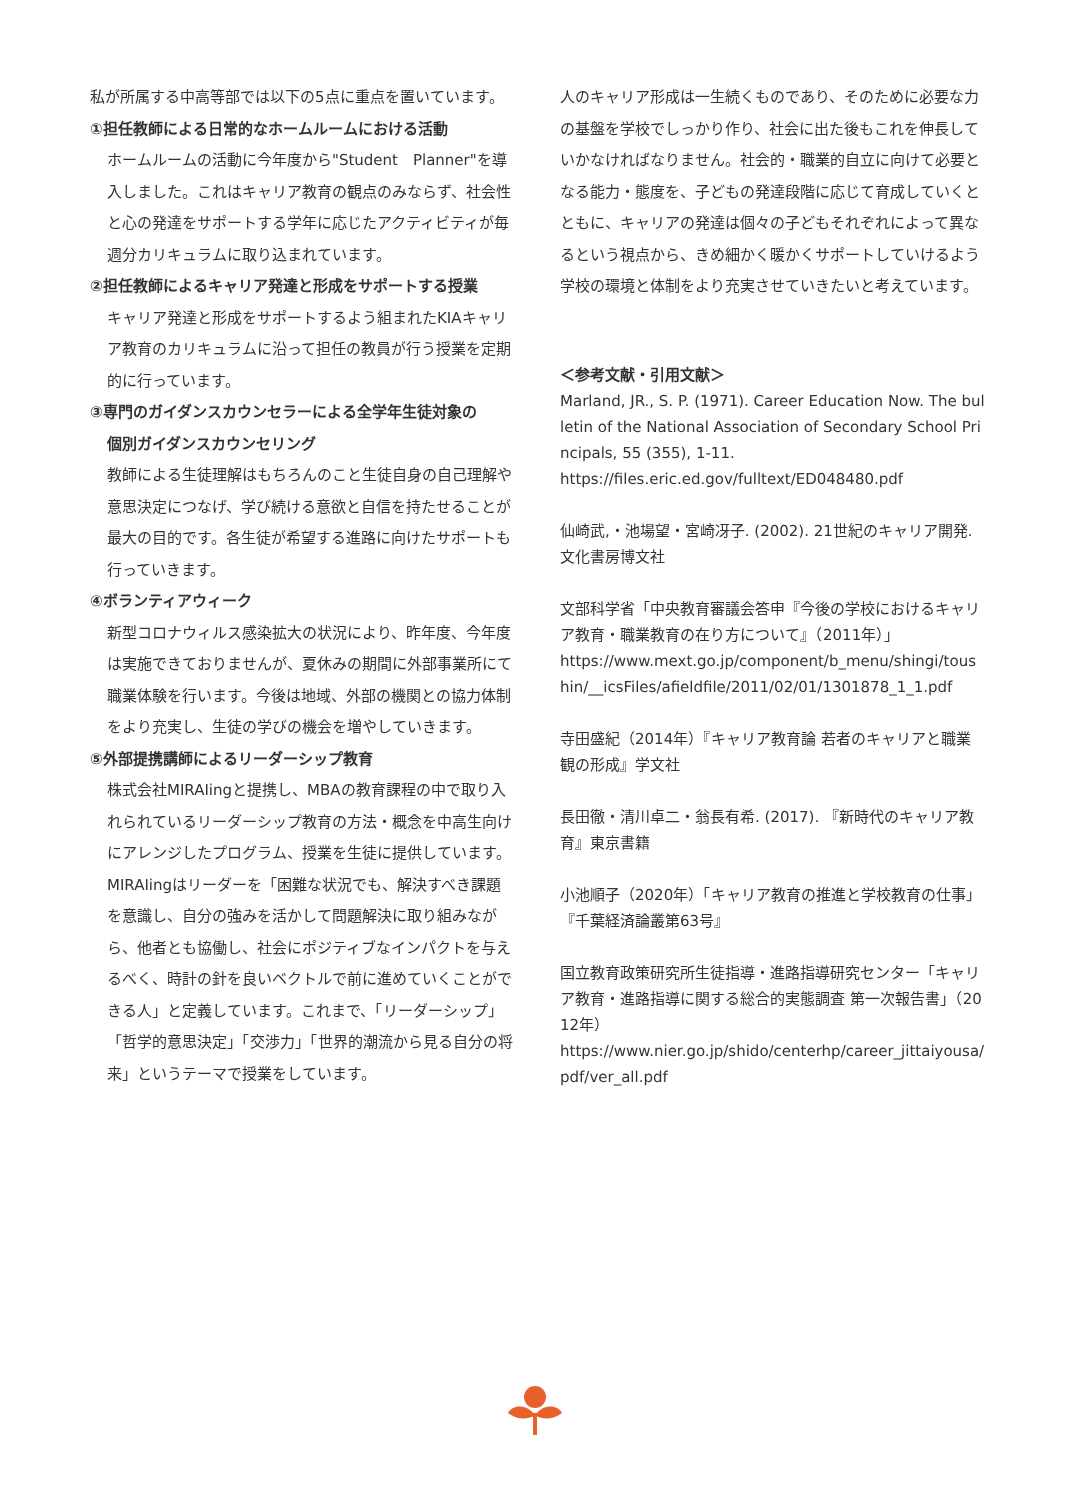私が所属する中高等部では以下の5点に重点を置いています。
①担任教師による日常的なホームルームにおける活動
ホームルームの活動に今年度から"Student　Planner"を導入しました。これはキャリア教育の観点のみならず、社会性と心の発達をサポートする学年に応じたアクティビティが毎週分カリキュラムに取り込まれています。
②担任教師によるキャリア発達と形成をサポートする授業
キャリア発達と形成をサポートするよう組まれたKIAキャリア教育のカリキュラムに沿って担任の教員が行う授業を定期的に行っています。
③専門のガイダンスカウンセラーによる全学年生徒対象の
個別ガイダンスカウンセリング
教師による生徒理解はもちろんのこと生徒自身の自己理解や意思決定につなげ、学び続ける意欲と自信を持たせることが最大の目的です。各生徒が希望する進路に向けたサポートも行っていきます。
④ボランティアウィーク
新型コロナウィルス感染拡大の状況により、昨年度、今年度は実施できておりませんが、夏休みの期間に外部事業所にて職業体験を行います。今後は地域、外部の機関との協力体制をより充実し、生徒の学びの機会を増やしていきます。
⑤外部提携講師によるリーダーシップ教育
株式会社MIRAIingと提携し、MBAの教育課程の中で取り入れられているリーダーシップ教育の方法・概念を中高生向けにアレンジしたプログラム、授業を生徒に提供しています。MIRAIingはリーダーを「困難な状況でも、解決すべき課題を意識し、自分の強みを活かして問題解決に取り組みながら、他者とも協働し、社会にポジティブなインパクトを与えるべく、時計の針を良いベクトルで前に進めていくことができる人」と定義しています。これまで、「リーダーシップ」「哲学的意思決定」「交渉力」「世界的潮流から見る自分の将来」というテーマで授業をしています。
人のキャリア形成は一生続くものであり、そのために必要な力の基盤を学校でしっかり作り、社会に出た後もこれを伸長していかなければなりません。社会的・職業的自立に向けて必要となる能力・態度を、子どもの発達段階に応じて育成していくとともに、キャリアの発達は個々の子どもそれぞれによって異なるという視点から、きめ細かく暖かくサポートしていけるよう学校の環境と体制をより充実させていきたいと考えています。
＜参考文献・引用文献＞
Marland, JR., S. P. (1971). Career Education Now. The bulletin of the National Association of Secondary School Principals, 55 (355), 1-11.
https://files.eric.ed.gov/fulltext/ED048480.pdf
仙崎武,・池場望・宮崎冴子. (2002). 21世紀のキャリア開発. 文化書房博文社
文部科学省「中央教育審議会答申『今後の学校におけるキャリア教育・職業教育の在り方について』（2011年）」
https://www.mext.go.jp/component/b_menu/shingi/toushin/__icsFiles/afieldfile/2011/02/01/1301878_1_1.pdf
寺田盛紀（2014年）『キャリア教育論 若者のキャリアと職業観の形成』学文社
長田徹・清川卓二・翁長有希. (2017). 『新時代のキャリア教育』東京書籍
小池順子（2020年）「キャリア教育の推進と学校教育の仕事」『千葉経済論叢第63号』
国立教育政策研究所生徒指導・進路指導研究センター「キャリア教育・進路指導に関する総合的実態調査 第一次報告書」（2012年）
https://www.nier.go.jp/shido/centerhp/career_jittaiyousa/pdf/ver_all.pdf